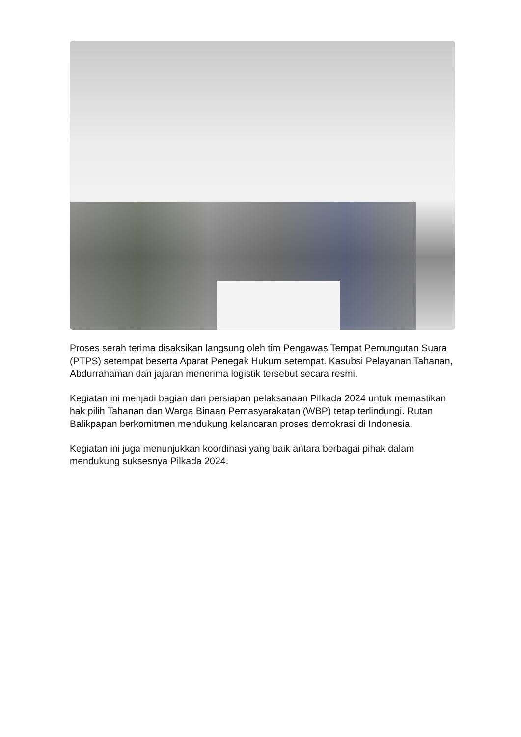Proses serah terima disaksikan langsung oleh tim Pengawas Tempat Pemungutan Suara (PTPS) setempat beserta Aparat Penegak Hukum setempat. Kasubsi Pelayanan Tahanan, Abdurrahaman dan jajaran menerima logistik tersebut secara resmi.
Kegiatan ini menjadi bagian dari persiapan pelaksanaan Pilkada 2024 untuk memastikan hak pilih Tahanan dan Warga Binaan Pemasyarakatan (WBP) tetap terlindungi. Rutan Balikpapan berkomitmen mendukung kelancaran proses demokrasi di Indonesia.
Kegiatan ini juga menunjukkan koordinasi yang baik antara berbagai pihak dalam mendukung suksesnya Pilkada 2024.